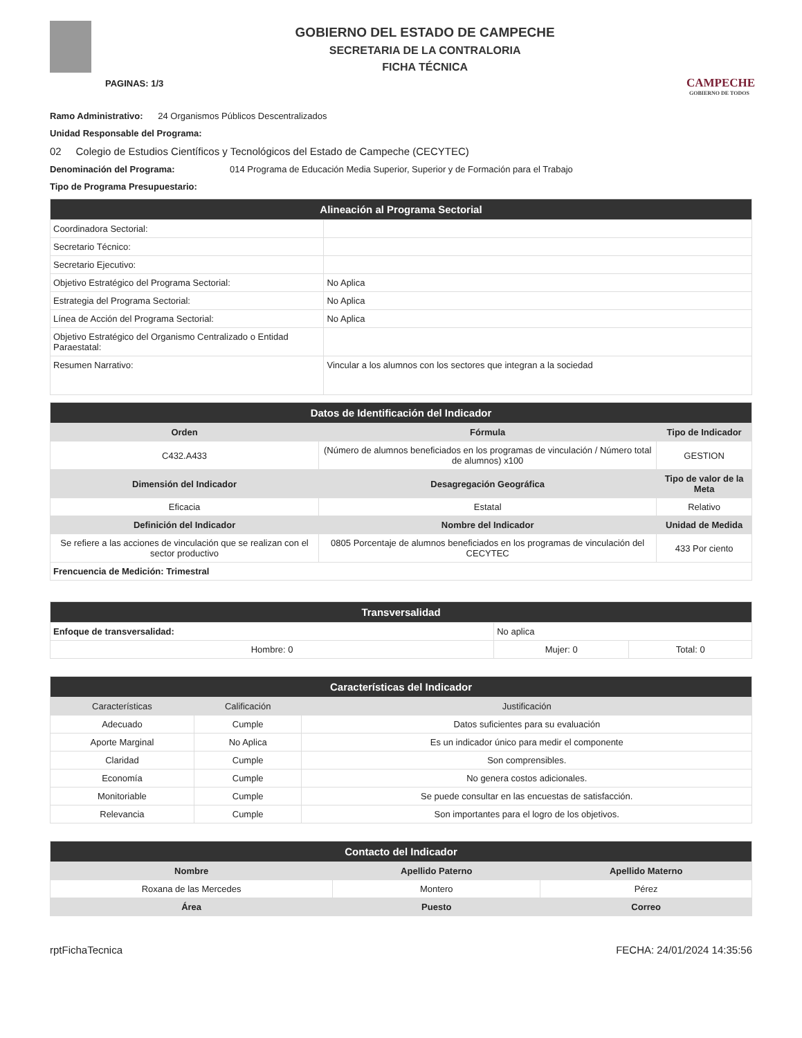PAGINAS: 1/3
GOBIERNO DEL ESTADO DE CAMPECHE
SECRETARIA DE LA CONTRALORIA
FICHA TÉCNICA
CAMPECHE
GOBIERNO DE TODOS
Ramo Administrativo: 24 Organismos Públicos Descentralizados
Unidad Responsable del Programa:
02 Colegio de Estudios Científicos y Tecnológicos del Estado de Campeche (CECYTEC)
Denominación del Programa: 014 Programa de Educación Media Superior, Superior y de Formación para el Trabajo
Tipo de Programa Presupuestario:
| Alineación al Programa Sectorial | |
| --- | --- |
| Coordinadora Sectorial: | |
| Secretario Técnico: | |
| Secretario Ejecutivo: | |
| Objetivo Estratégico del Programa Sectorial: | No Aplica |
| Estrategia del Programa Sectorial: | No Aplica |
| Línea de Acción del Programa Sectorial: | No Aplica |
| Objetivo Estratégico del Organismo Centralizado o Entidad Paraestatal: | |
| Resumen Narrativo: | Vincular a los alumnos con los sectores que integran a la sociedad |
| Datos de Identificación del Indicador | | |
| --- | --- | --- |
| Orden | Fórmula | Tipo de Indicador |
| C432.A433 | (Número de alumnos beneficiados en los programas de vinculación / Número total de alumnos) x100 | GESTION |
| Dimensión del Indicador | Desagregación Geográfica | Tipo de valor de la Meta |
| Eficacia | Estatal | Relativo |
| Definición del Indicador | Nombre del Indicador | Unidad de Medida |
| Se refiere a las acciones de vinculación que se realizan con el sector productivo | 0805 Porcentaje de alumnos beneficiados en los programas de vinculación del CECYTEC | 433 Por ciento |
| Frencuencia de Medición: Trimestral | | |
| Transversalidad | | |
| --- | --- | --- |
| Enfoque de transversalidad: | No aplica | |
| Hombre: 0 | Mujer: 0 | Total: 0 |
| Características del Indicador | | |
| --- | --- | --- |
| Características | Calificación | Justificación |
| Adecuado | Cumple | Datos suficientes para su evaluación |
| Aporte Marginal | No Aplica | Es un indicador único para medir el componente |
| Claridad | Cumple | Son comprensibles. |
| Economía | Cumple | No genera costos adicionales. |
| Monitoriable | Cumple | Se puede consultar en las encuestas de satisfacción. |
| Relevancia | Cumple | Son importantes para el logro de los objetivos. |
| Contacto del Indicador | | |
| --- | --- | --- |
| Nombre | Apellido Paterno | Apellido Materno |
| Roxana de las Mercedes | Montero | Pérez |
| Área | Puesto | Correo |
rptFichaTecnica FECHA: 24/01/2024 14:35:56